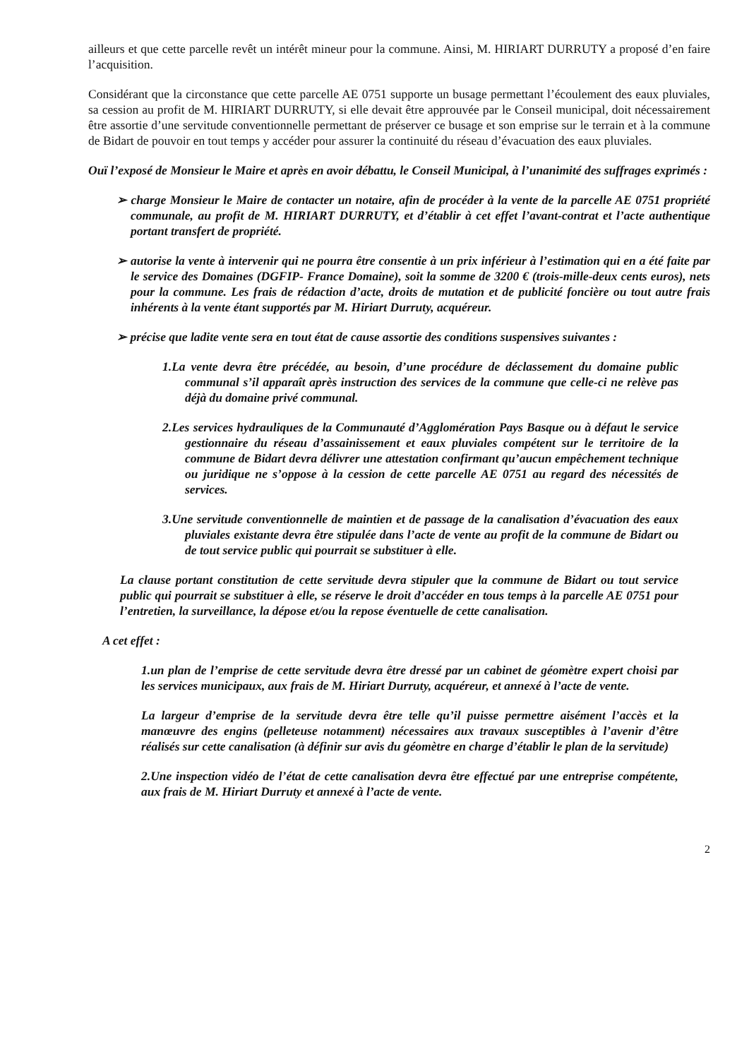ailleurs et que cette parcelle revêt un intérêt mineur pour la commune. Ainsi, M. HIRIART DURRUTY a proposé d’en faire l’acquisition.
Considérant que la circonstance que cette parcelle AE 0751 supporte un busage permettant l’écoulement des eaux pluviales, sa cession au profit de M. HIRIART DURRUTY, si elle devait être approuvée par le Conseil municipal, doit nécessairement être assortie d’une servitude conventionnelle permettant de préserver ce busage et son emprise sur le terrain et à la commune de Bidart de pouvoir en tout temps y accéder pour assurer la continuité du réseau d’évacuation des eaux pluviales.
Ouï l’exposé de Monsieur le Maire et après en avoir débattu, le Conseil Municipal, à l’unanimité des suffrages exprimés :
➢ charge Monsieur le Maire de contacter un notaire, afin de procéder à la vente de la parcelle AE 0751 propriété communale, au profit de M. HIRIART DURRUTY, et d’établir à cet effet l’avant-contrat et l’acte authentique portant transfert de propriété.
➢ autorise la vente à intervenir qui ne pourra être consentie à un prix inférieur à l’estimation qui en a été faite par le service des Domaines (DGFIP- France Domaine), soit la somme de 3200 € (trois-mille-deux cents euros), nets pour la commune. Les frais de rédaction d’acte, droits de mutation et de publicité foncière ou tout autre frais inhérents à la vente étant supportés par M. Hiriart Durruty, acquéreur.
➢ précise que ladite vente sera en tout état de cause assortie des conditions suspensives suivantes :
1.La vente devra être précédée, au besoin, d’une procédure de déclassement du domaine public communal s’il apparaît après instruction des services de la commune que celle-ci ne relève pas déjà du domaine privé communal.
2.Les services hydrauliques de la Communauté d’Agglomération Pays Basque ou à défaut le service gestionnaire du réseau d’assainissement et eaux pluviales compétent sur le territoire de la commune de Bidart devra délivrer une attestation confirmant qu’aucun empêchement technique ou juridique ne s’oppose à la cession de cette parcelle AE 0751 au regard des nécessités de services.
3.Une servitude conventionnelle de maintien et de passage de la canalisation d’évacuation des eaux pluviales existante devra être stipulée dans l’acte de vente au profit de la commune de Bidart ou de tout service public qui pourrait se substituer à elle.
La clause portant constitution de cette servitude devra stipuler que la commune de Bidart ou tout service public qui pourrait se substituer à elle, se réserve le droit d’accéder en tous temps à la parcelle AE 0751 pour l’entretien, la surveillance, la dépose et/ou la repose éventuelle de cette canalisation.
A cet effet :
1.un plan de l’emprise de cette servitude devra être dressé par un cabinet de géomètre expert choisi par les services municipaux, aux frais de M. Hiriart Durruty, acquéreur, et annexé à l’acte de vente.
La largeur d’emprise de la servitude devra être telle qu’il puisse permettre aisément l’accès et la manœuvre des engins (pelleteuse notamment) nécessaires aux travaux susceptibles à l’avenir d’être réalisés sur cette canalisation (à définir sur avis du géomètre en charge d’établir le plan de la servitude)
2.Une inspection vidéo de l’état de cette canalisation devra être effectué par une entreprise compétente, aux frais de M. Hiriart Durruty et annexé à l’acte de vente.
2